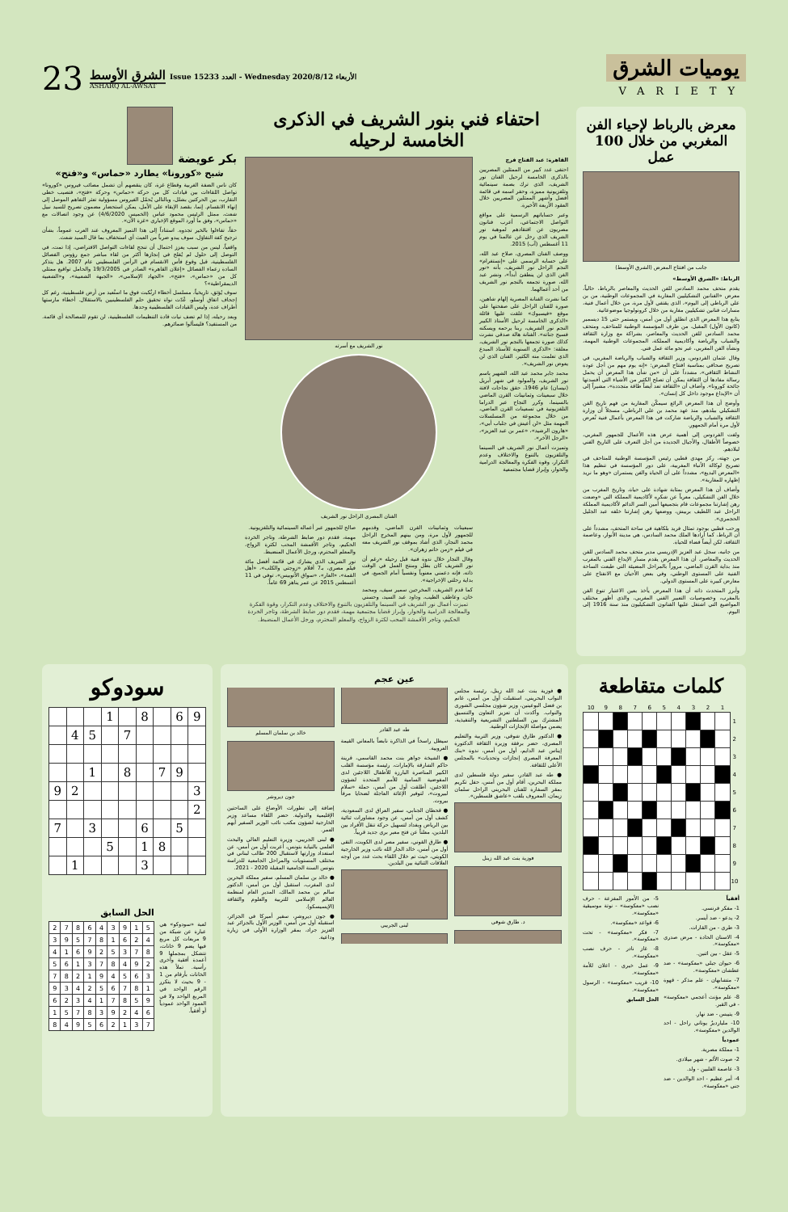يوميات الشرق
VARIETY
23
الشرق الأوسط Issue 15233 العدد - Wednesday 2020/8/12 الأربعاء
ASHARQ AL-AWSAT
معرض بالرباط لإحياء الفن المغربي من خلال 100 عمل
جانب من افتتاح المعرض (الشرق الأوسط)
الرباط: «الشرق الأوسط»
يقدم متحف محمد السادس للفن الحديث والمعاصر بالرباط، حالياً، معرض «الفنانين التشكيليين المغاربة في المجموعات الوطنية، من بن علي الرباطي إلى اليوم»، الذي يقتفي لأول مرة، من خلال أعمال فنية، مسارات فنانين تشكيليين مغاربة من خلال كرونولوجيا موضوعاتية.
يتابع هذا المعرض الذي انطلق أول من أمس، ويستمر حتى 15 ديسمبر (كانون الأول) المقبل، من طرف المؤسسة الوطنية للمتاحف، ومتحف محمد السادس للفن الحديث والمعاصر، بشراكة مع وزارة الثقافة والشباب والرياضة وأكاديمية المملكة، المجموعات الوطنية المهمة، ونشأة الفن المغربي، عبر نحو مائة عمل فني.
وقال عثمان الفردوس، وزير الثقافة والشباب والرياضة المغربي، في تصريح صحافي بمناسبة افتتاح المعرض: «إنه يوم مهم من أجل عودة النشاط الثقافي»، مشدداً على أن «من شأن هذا المعرض أن يحمل رسالة مفادها أن الثقافة يمكن أن تصلح الكثير من الأشياء التي أفسدتها جائحة كورونا». وأضاف أن «الثقافة تعد أيضاً طاقة متجددة»، مشيراً إلى أن «الإبداع موجود داخل كل إنسان».
وأوضح أن هذا المعرض الرائع سيمكّن المغاربة من فهم تاريخ الفن التشكيلي ببلدهم، منذ عهد محمد بن علي الرباطي، مسجلاً أن وزارة الثقافة والشباب والرياضة شاركت في هذا المعرض بأعمال فنية تُعرض لأول مرة أمام الجمهور.
ولفت الفردوس إلى أهمية عرض هذه الأعمال للجمهور المغربي، خصوصاً الأطفال، والأجيال الجديدة من أجل التعرف على التاريخ الفني لبلادهم.
من جهته، ركز مهدي قطبي رئيس المؤسسة الوطنية للمتاحف في تصريح لوكالة الأنباء المغربية، على دور المؤسسة في تنظيم هذا «المعرض البديع»، مشدداً على أن الحياة والفن يستمران «وهو ما نريد إظهاره للمغاربة».
وأضاف أن هذا المعرض بمثابة شهادة على حياة، وتاريخ المغرب من خلال الفن التشكيلي، معرباً عن شكره لأكاديمية المملكة التي «وضعت رهن إشارتنا مجموعات قام بتجميعها أمين السر الدائم لأكاديمية المملكة الراحل عبد اللطيف بربيش، ووضعها رهن إشارتنا خلفه عبد الجليل الحجمري».
ورحب قطبي بوجود تمثال فريد بلكاهية في ساحة المتحف، مشدداً على أن الرباط، كما أرادها الملك محمد السادس، هي مدينة الأنوار، وعاصمة الثقافة، لكن أيضاً فضاء للحياة.
من جانبه، سجل عبد العزيز الإدريسي مدير متحف محمد السادس للفن الحديث والمعاصر، أن هذا المعرض يقدم مسار الإبداع الفني بالمغرب منذ بداية القرن الماضي، مروراً بالمراحل المضيئة التي طبعت الساحة الفنية على المستوى الوطني، وفي بعض الأحيان مع الانفتاح على معارض كبيرة على المستوى الدولي.
وأبرز المتحدث ذاته أن هذا المعرض يأخذ بعين الاعتبار تنوع الفن بالمغرب، وخصوصيات التعبير الفني المغربي، والذي أظهر مختلف المواضيع التي اشتغل عليها الفنانون التشكيليون منذ سنة 1916 إلى اليوم.
احتفاء فني بنور الشريف في الذكرى الخامسة لرحيله
القاهرة: عبد الفتاح فرج
احتفى عدد كبير من الممثلين المصريين بالذكرى الخامسة لرحيل الفنان نور الشريف، الذي ترك بصمة سينمائية وتلفزيونية مميزة، وحفر اسمه في قائمة أفضل وأشهر الممثلين المصريين خلال العقود الأربعة الأخيرة.
وعبر حساباتهم الرسمية على مواقع التواصل الاجتماعي، أعرب فنانون مصريون عن افتقادهم لموهبة نور الشريف الذي رحل عن عالمنا في يوم 11 أغسطس (آب) 2015.
ووصف الفنان المصري، صلاح عبد الله، على حسابه الرسمي على «إنستغرام» النجم الراحل نور الشريف، بأنه «نور الفن الذي لن ينطفئ أبداً»، ونشر عبد الله، صورة تجمعه بالنجم نور الشريف من أحد أعمالهما.
كما نشرت الفنانة المصرية إلهام شاهين، صورة للفنان الراحل على صفحتها على موقع «فيسبوك» علقت عليها قائلة «الذكرى الخامسة لرحيل الأستاذ الكبير النجم نور الشريف، ربنا يرحمه ويسكنه فسيح جناته». الفنانة هالة صدقي نشرت كذلك صورة تجمعها بالنجم نور الشريف، معلقة: «الذكرى السنوية للأستاذ المبدع الذي تعلمت منه الكثير، الفنان الذي لن يعوض نور الشريف».
محمد جابر محمد عبد الله، الشهير باسم نور الشريف، والمولود في شهر أبريل (نيسان) عام 1946، حقق نجاحات لافتة خلال سبعينات وثمانينات القرن الماضي بالسينما، وكرر النجاح عبر الدراما التلفزيونية في تسعينات القرن الماضي، من خلال مجموعة من المسلسلات المهمة مثل «لن أعيش في جلباب أبي»، «هارون الرشيد»، «عمر بن عبد العزيز»، «الرجل الآخر».
وتميزت أعمال نور الشريف في السينما والتلفزيون بالتنوع والاختلاف وعدم التكرار، وقوة الفكرة والمعالجة الدرامية والحوار، وإبراز قضايا مجتمعية
نور الشريف مع أسرته
الفنان المصري الراحل نور الشريف
سبعينات وثمانينات القرن الماضي، وقدمهم للجمهور لأول مرة، ومن بينهم المخرج الراحل محمد النجار، الذي أشاد بموقف نور الشريف معه في فيلم «زمن حاتم زهران».
وقال النجار خلال ندوة فنية قبل رحيله «رغم أن نور الشريف كان بطل ومنتج العمل في الوقت ذاته، فإنه دعمني معنوياً ونفسياً أمام الجميع، في بداية رحلتي الإخراجية».
كما قدم الشريف، المخرجين سمير سيف، ومحمد خان، وعاطف الطيب، وداود عبد السيد، وحسني صالح للجمهور عبر أعماله السينمائية والتلفزيونية.
مهمة، فقدم دور ضابط الشرطة، وتاجر الخردة الحكيم، وتاجر الأقمشة المحب لكثرة الزواج، والمعلم المحترم، ورجل الأعمال المنضبط.
نور الشريف الذي يشارك في قائمة أفضل مائة فيلم مصري، بـ7 أفلام «زوجتي والكلب»، «أهل القمة»، «العار»، «سواق الأتوبيس»، توفي في 11 أغسطس 2015 عن عمر يناهز 69 عاماً.
تميزت أعمال نور الشريف في السينما والتلفزيون بالتنوع والاختلاف وعدم التكرار، وقوة الفكرة والمعالجة الدرامية والحوار، وإبراز قضايا مجتمعية مهمة، فقدم دور ضابط الشرطة، وتاجر الخردة الحكيم، وتاجر الأقمشة المحب لكثرة الزواج، والمعلم المحترم، ورجل الأعمال المنضبط.
بكر عويضة
شبح «كورونا» يطارد «حماس» و«فتح»
كان ناس الضفة الغربية وقطاع غزة، كان ينقصهم أن تشمل مصائب فيروس «كورونا» تواصل اللقاءات بين قيادات كل من حركة «حماس» وحركة «فتح»، فتصيب خطى التقارب، بين الحركتين بشلل، وبالتالي يُحمّل الفيروس مسؤولية تعثر التفاهم الموصل إلى إنهاء الانقسام. إنما، بقصد الإبقاء على الأمل، يمكن استحضار مضمون تصريح للسيد نبيل شعث، ممثل الرئيس محمود عباس (الخميس 4/6/2020) عن وجود اتصالات مع «حماس»، وفق ما أورد الموقع الإخباري «غزة الآن».
حقاً، تفاءلوا بالخير تجدوه. استناداً إلى هذا التميز المعروف عند العرب عموماً، بشأن ترجيح كفة التفاؤل، سوف يبدو ضرباً من العبث أي استخفاف بما قال السيد شعث.
واقعياً، ليس من سبب يعزز احتمال أن تنجح لقاءات التواصل الافتراضي، إذا تمت، في التوصل إلى حلول لم يُفلح في إنجازها أكثر من لقاء مباشر جمع رؤوس الفصائل الفلسطينية، قبل وقوع فأس الانقسام في الرأس الفلسطيني عام 2007. هل يتذكر السادة زعماء الفصائل «إعلان القاهرة» الصادر في 19/3/2005 والحامل تواقيع ممثلي كل من «حماس»، «فتح»، «الجهاد الإسلامي»، «الجبهة الشعبية»، و«الشعبية الديمقراطية»؟
سوف يُؤثق، تاريخياً، مسلسل أخطاء ارتُكبت فوق ما استُعيد من أرض فلسطينية، رغم كل إجحاف اتفاق أوسلو، عُدّت نواة تحقيق حلم الفلسطينيين بالاستقلال. أخطاء مارستها أطراف عدة، وليس القيادات الفلسطينية وحدها.
وبعد رحيله، إذا لم تضف نيات قادة التنظيمات الفلسطينية، لن تقوم للمصالحة أي قائمة. من المستفيد؟ فليسألوا ضمائرهم.
كلمات متقاطعة
| 10 | 9 | 8 | 7 | 6 | 5 | 4 | 3 | 2 | 1 | |
| --- | --- | --- | --- | --- | --- | --- | --- | --- | --- | --- |
| | | | | | | | | | | 1 |
| | | | | | | | | | | 2 |
| | | | | | | | | | | 3 |
| | | | | | | | | | | 4 |
| | | | | | | | | | | 5 |
| | | | | | | | | | | 6 |
| | | | | | | | | | | 7 |
| | | | | | | | | | | 8 |
| | | | | | | | | | | 9 |
| | | | | | | | | | | 10 |
أفقياً
1- مفكر فرنسي.
2- يدعو - ضد أيسر.
3- طري - من القارات.
4- الاسنان الحادة - مرض صدري «معكوسة».
5- عقل - بين اثنين.
6- حيوان جبلي «معكوسة» - ضد عطشان «معكوسة».
7- متشابهان - علم مذكر - قهوة «معكوسة».
8- علم مؤنث أعجمي «معكوسة» - في القبر.
9- يتيبس - ضد نهار.
10- مليارديرٌ يوناني راحل - احد الوالدين «معكوسة».
عمودياً
1- مملكة مصرية.
2- صوت الألم - شهر ميلادي.
3- عاصمة الفلبين - ولد.
4- أمر عظيم - احد الوالدين - ضد جني «معكوسة».
5- من الأمور المفزعة - حرف نصب «معكوسة» - نوتة موسيقية «معكوسة».
6- قواعد «معكوسة».
7- فكر «معكوسة» - تحت «معكوسة».
8- غاز نادر - حرف نصب «معكوسة».
9- عمل خيري - اعلان للأمة «معكوسة».
10- قريب «معكوسة» - الرسول «معكوسة».
الحل السابق
عين عجم
● فوزية بنت عبد الله زينل، رئيسة مجلس النواب البحريني، استقبلت أول من أمس، غانم بن فضل البوعينين، وزير شؤون مجلسي الشورى والنواب. وأكدت أن تعزيز التعاون والتنسيق المشترك بين السلطتين التشريعية والتنفيذية، يضمن مواصلة الإنجازات الوطنية.
● الدكتور طارق شوقي، وزير التربية والتعليم المصري، حضر برفقة وزيرة الثقافة الدكتورة إيناس عبد الدايم، أول من أمس، ندوة «بنك المعرفة المصري إنجازات وتحديات» بالمجلس الأعلى للثقافة.
● طه عبد القادر، سفير دولة فلسطين لدى مملكة البحرين، أقام أول من أمس، حفل تكريم بمقر السفارة للفنان البحريني الراحل سلمان زيمان، المعروف بلقب «عاشق فلسطين».
فوزية بنت عبد الله زينل
د. طارق شوقي
طه عبد القادر
سيظل راسخاً في الذاكرة نابضاً بالمعاني القيمة العروبية.
● الشيخة جواهر بنت محمد القاسمي، قرينة حاكم الشارقة بالإمارات، رئيسة مؤسسة القلب الكبير المناصرة البارزة للأطفال اللاجئين لدى المفوضية السامية للأمم المتحدة لشؤون اللاجئين، أطلقت أول من أمس، حملة «سلام لبيروت»، لتوفير الإغاثة العاجلة لضحايا مرفأ بيروت.
● قحطان الجنابي، سفير العراق لدى السعودية، كشف أول من أمس، عن وجود مشاورات ثنائية بين الرياض وبغداد لتسهيل حركة تنقل الأفراد بين البلدين، معلناً عن فتح معبر بري جديد قريباً.
● طارق القوني، سفير مصر لدى الكويت، التقى أول من أمس، خالد الجار الله نائب وزير الخارجية الكويتي، حيث تم خلال اللقاء بحث عدد من أوجه العلاقات الثنائية بين البلدين.
لبنى الجريبي
خالد بن سلمان المسلم
جون ديروشر
إضافة إلى تطورات الأوضاع على الساحتين الإقليمية والدولية. حضر اللقاء مساعد وزير الخارجية لشؤون مكتب نائب الوزير السفير أيهم العمر.
● لبنى الجريبي، وزيرة التعليم العالي والبحث العلمي بالنيابة بتونس، أعربت أول من أمس، عن استعداد وزارتها لاستقبال 200 طالب لبناني في مختلف المستويات والمراحل الجامعية للدراسة بتونس السنة الجامعية المقبلة 2020 - 2021.
● خالد بن سلمان المسلم، سفير مملكة البحرين لدى المغرب، استقبل أول من أمس، الدكتور سالم بن محمد المالك، المدير العام لمنظمة العالم الإسلامي للتربية والعلوم والثقافة (الإيسيسكو).
● جون ديروشر، سفير أميركا في الجزائر، استقبله أول من أمس، الوزير الأول بالجزائر عبد العزيز جراد، بمقر الوزارة الأولى في زيارة وداعية.
سودوكو
| | | | 1 | | 8 | | 6 | 9 |
| | 4 | 5 | | 7 | | | | |
| | | 1 | | 8 | | 7 | 9 | |
| 9 | 2 | | | | | | | 3 |
| | | | | | | | | 2 |
| 7 | | 3 | | | 6 | | 5 | |
| | | | 5 | | 1 | 8 | | |
| | 1 | | | | 3 | | | |
الحل السابق
لعبة «سودوكو» هي عبارة عن شبكة من 9 مربعات كل مربع فيها يضم 9 خانات، تتشكل بمجملها 9 أعمدة أفقية وأخرى رأسية. تملأ هذه الخانات بأرقام من 1 - 9 بحيث لا يتكرر الرقم الواحد في المربع الواحد ولا في العمود الواحد عمودياً أو أفقياً.
| 2 | 7 | 8 | 6 | 4 | 3 | 9 | 1 | 5 |
| 3 | 9 | 5 | 7 | 8 | 1 | 6 | 2 | 4 |
| 4 | 1 | 6 | 9 | 2 | 5 | 3 | 7 | 8 |
| 5 | 6 | 1 | 3 | 7 | 8 | 4 | 9 | 2 |
| 7 | 8 | 2 | 1 | 9 | 4 | 5 | 6 | 3 |
| 9 | 3 | 4 | 2 | 5 | 6 | 7 | 8 | 1 |
| 6 | 2 | 3 | 4 | 1 | 7 | 8 | 5 | 9 |
| 1 | 5 | 7 | 8 | 3 | 9 | 2 | 4 | 6 |
| 8 | 4 | 9 | 5 | 6 | 2 | 1 | 3 | 7 |